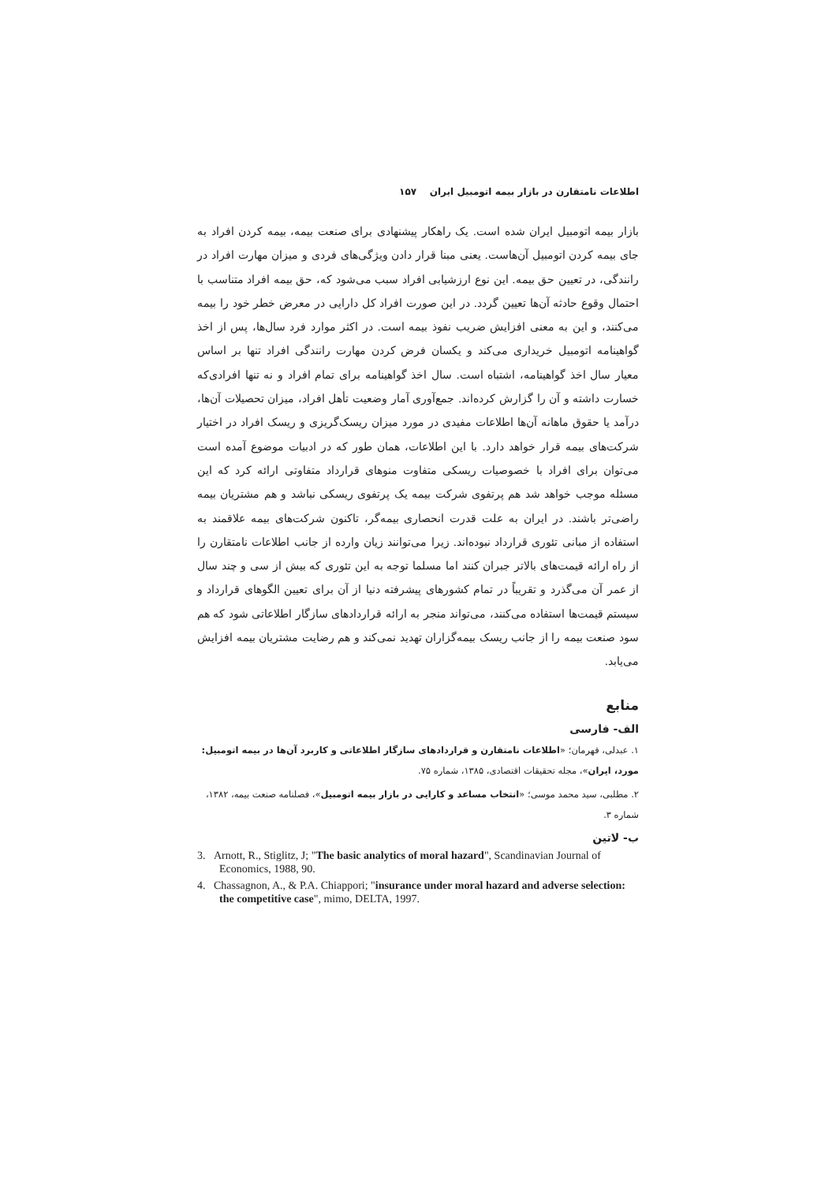اطلاعات نامتقارن در بازار بیمه اتومبیل ایران ۱۵۷
بازار بیمه اتومبیل ایران شده است. یک راهکار پیشنهادی برای صنعت بیمه، بیمه کردن افراد به جای بیمه کردن اتومبیل آن‌هاست. یعنی مبنا قرار دادن ویژگی‌های فردی و میزان مهارت افراد در رانندگی، در تعیین حق بیمه. این نوع ارزشیابی افراد سبب می‌شود که، حق بیمه افراد متناسب با احتمال وقوع حادثه آن‌ها تعیین گردد. در این صورت افراد کل دارایی در معرض خطر خود را بیمه می‌کنند، و این به معنی افزایش ضریب نفوذ بیمه است. در اکثر موارد فرد سال‌ها، پس از اخذ گواهینامه اتومبیل خریداری می‌کند و یکسان فرض کردن مهارت رانندگی افراد تنها بر اساس معیار سال اخذ گواهینامه، اشتباه است. سال اخذ گواهینامه برای تمام افراد و نه تنها افرادی‌که خسارت داشته و آن را گزارش کرده‌اند. جمع‌آوری آمار وضعیت تأهل افراد، میزان تحصیلات آن‌ها، درآمد یا حقوق ماهانه آن‌ها اطلاعات مفیدی در مورد میزان ریسک‌گریزی و ریسک افراد در اختیار شرکت‌های بیمه قرار خواهد دارد. با این اطلاعات، همان طور که در ادبیات موضوع آمده است می‌توان برای افراد با خصوصیات ریسکی متفاوت منوهای قرارداد متفاوتی ارائه کرد که این مسئله موجب خواهد شد هم پرتفوی شرکت بیمه یک پرتفوی ریسکی نباشد و هم مشتریان بیمه راضی‌تر باشند. در ایران به علت قدرت انحصاری بیمه‌گر، تاکنون شرکت‌های بیمه علاقمند به استفاده از مبانی تئوری قرارداد نبوده‌اند. زیرا می‌توانند زیان وارده از جانب اطلاعات نامتقارن را از راه ارائه قیمت‌های بالاتر جبران کنند اما مسلما توجه به این تئوری که بیش از سی و چند سال از عمر آن می‌گذرد و تقریباً در تمام کشورهای پیشرفته دنیا از آن برای تعیین الگوهای قرارداد و سیستم قیمت‌ها استفاده می‌کنند، می‌تواند منجر به ارائه قراردادهای سازگار اطلاعاتی شود که هم سود صنعت بیمه را از جانب ریسک بیمه‌گزاران تهدید نمی‌کند و هم رضایت مشتریان بیمه افزایش می‌یابد.
منابع
الف- فارسی
۱. عبدلی، قهرمان؛ «اطلاعات نامتقارن و قراردادهای سازگار اطلاعاتی و کاربرد آن‌ها در بیمه اتومبیل: مورد، ایران»، مجله تحقیقات اقتصادی، ۱۳۸۵، شماره ۷۵.
۲. مطلبی، سید محمد موسی؛ «انتخاب مساعد و کارایی در بازار بیمه اتومبیل»، فصلنامه صنعت بیمه، ۱۳۸۲، شماره ۳.
ب- لاتین
3. Arnott, R., Stiglitz, J; "The basic analytics of moral hazard", Scandinavian Journal of Economics, 1988, 90.
4. Chassagnon, A., & P.A. Chiappori; "insurance under moral hazard and adverse selection: the competitive case", mimo, DELTA, 1997.